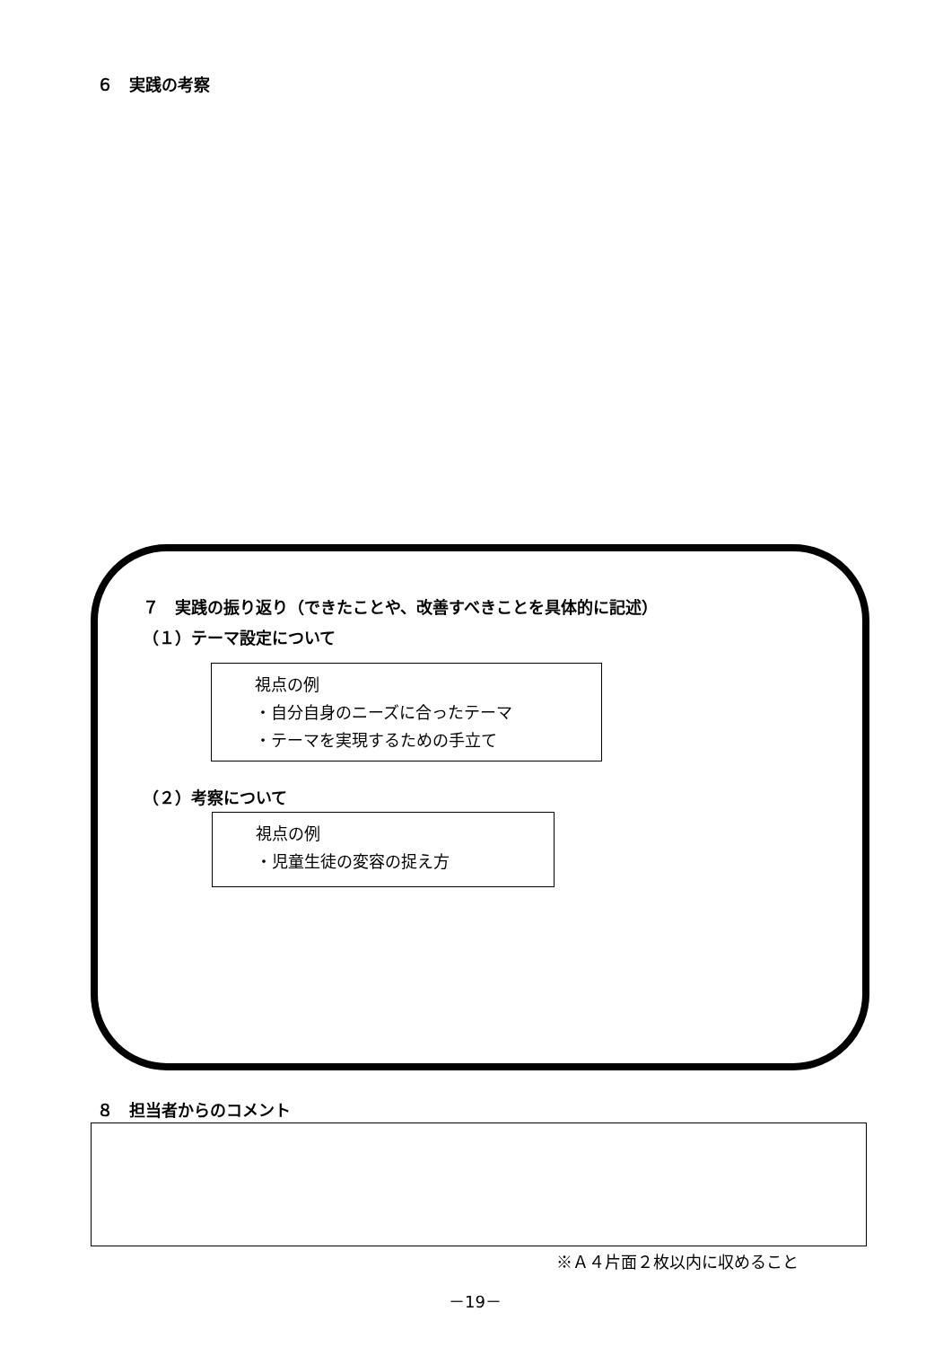６　実践の考察
７　実践の振り返り（できたことや、改善すべきことを具体的に記述）
（１）テーマ設定について
視点の例
・自分自身のニーズに合ったテーマ
・テーマを実現するための手立て
（２）考察について
視点の例
・児童生徒の変容の捉え方
８　担当者からのコメント
※Ａ４片面２枚以内に収めること
－19－